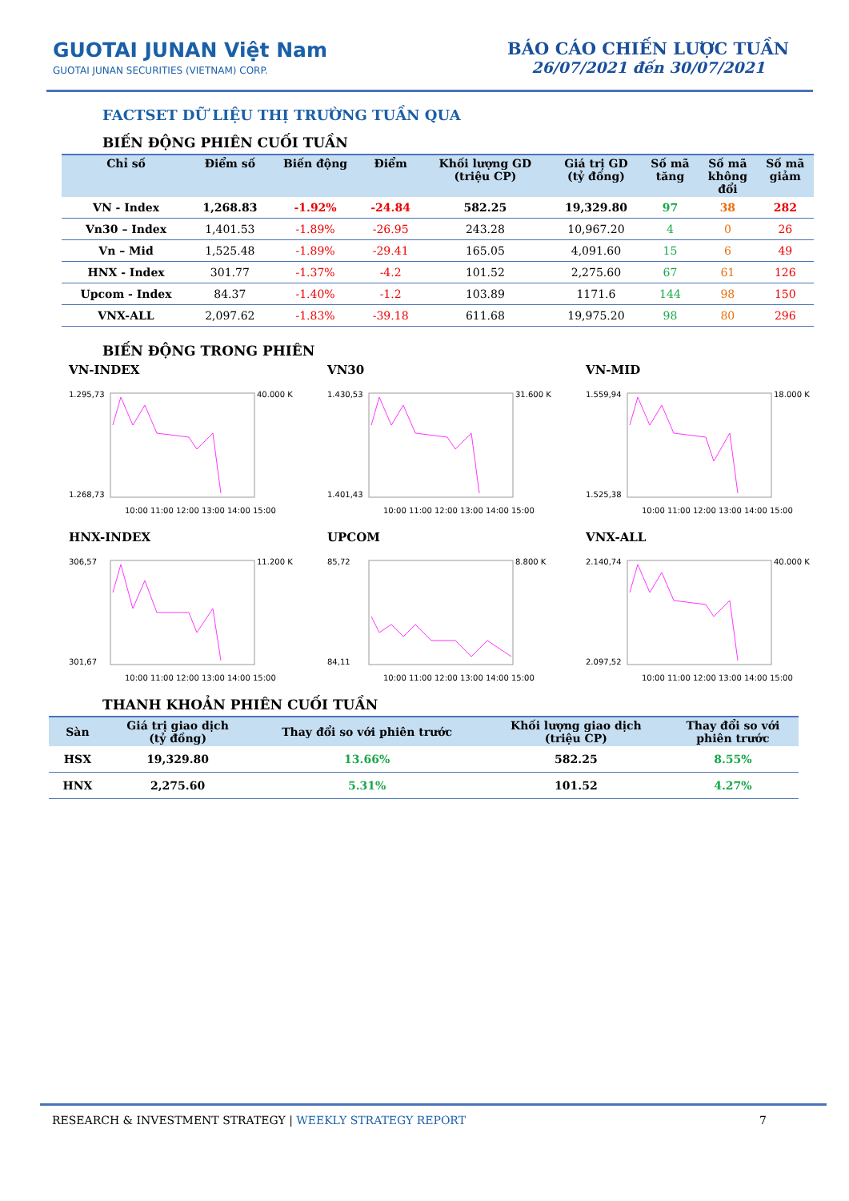GUOTAI JUNAN Việt Nam
GUOTAI JUNAN SECURITIES (VIETNAM) CORP.
BÁO CÁO CHIẾN LƯỢC TUẦN
26/07/2021 đến 30/07/2021
FACTSET DỮ LIỆU THỊ TRƯỜNG TUẦN QUA
BIẾN ĐỘNG PHIÊN CUỐI TUẦN
| Chỉ số | Điểm số | Biến động | Điểm | Khối lượng GD (triệu CP) | Giá trị GD (tỷ đồng) | Số mã tăng | Số mã không đổi | Số mã giảm |
| --- | --- | --- | --- | --- | --- | --- | --- | --- |
| VN - Index | 1,268.83 | -1.92% | -24.84 | 582.25 | 19,329.80 | 97 | 38 | 282 |
| Vn30 – Index | 1,401.53 | -1.89% | -26.95 | 243.28 | 10,967.20 | 4 | 0 | 26 |
| Vn – Mid | 1,525.48 | -1.89% | -29.41 | 165.05 | 4,091.60 | 15 | 6 | 49 |
| HNX - Index | 301.77 | -1.37% | -4.2 | 101.52 | 2,275.60 | 67 | 61 | 126 |
| Upcom - Index | 84.37 | -1.40% | -1.2 | 103.89 | 1171.6 | 144 | 98 | 150 |
| VNX-ALL | 2,097.62 | -1.83% | -39.18 | 611.68 | 19,975.20 | 98 | 80 | 296 |
BIẾN ĐỘNG TRONG PHIÊN
VN-INDEX
1.295,73
1.268,73
40.000 K
10:00 11:00 12:00 13:00 14:00 15:00
VN30
1.430,53
1.401,43
31.600 K
10:00 11:00 12:00 13:00 14:00 15:00
VN-MID
1.559,94
1.525,38
18.000 K
10:00 11:00 12:00 13:00 14:00 15:00
HNX-INDEX
306,57
301,67
11.200 K
10:00 11:00 12:00 13:00 14:00 15:00
UPCOM
85,72
84,11
8.800 K
10:00 11:00 12:00 13:00 14:00 15:00
VNX-ALL
2.140,74
2.097,52
40.000 K
10:00 11:00 12:00 13:00 14:00 15:00
THANH KHOẢN PHIÊN CUỐI TUẦN
| Sàn | Giá trị giao dịch (tỷ đồng) | Thay đổi so với phiên trước | Khối lượng giao dịch (triệu CP) | Thay đổi so với phiên trước |
| --- | --- | --- | --- | --- |
| HSX | 19,329.80 | 13.66% | 582.25 | 8.55% |
| HNX | 2,275.60 | 5.31% | 101.52 | 4.27% |
RESEARCH & INVESTMENT STRATEGY | WEEKLY STRATEGY REPORT 7